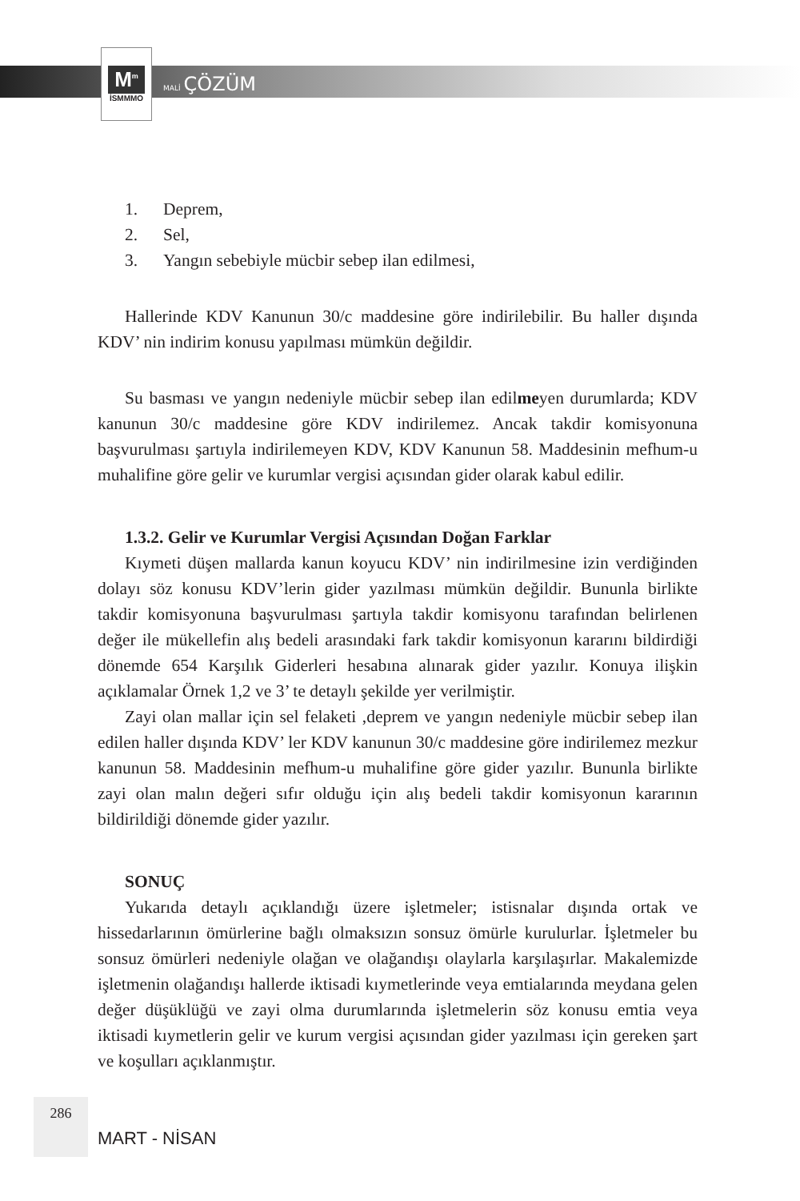M<sup>m</sup>
İSMMMO
MALİ ÇÖZÜM
1. Deprem,
2. Sel,
3. Yangın sebebiyle mücbir sebep ilan edilmesi,
Hallerinde KDV Kanunun 30/c maddesine göre indirilebilir. Bu haller dışında KDV’ nin indirim konusu yapılması mümkün değildir.
Su basması ve yangın nedeniyle mücbir sebep ilan edilmeyen durumlarda; KDV kanunun 30/c maddesine göre KDV indirilemez. Ancak takdir komisyonuna başvurulması şartıyla indirilemeyen KDV, KDV Kanunun 58. Maddesinin mefhum-u muhalifine göre gelir ve kurumlar vergisi açısından gider olarak kabul edilir.
1.3.2. Gelir ve Kurumlar Vergisi Açısından Doğan Farklar
Kıymeti düşen mallarda kanun koyucu KDV’ nin indirilmesine izin verdiğinden dolayı söz konusu KDV’lerin gider yazılması mümkün değildir. Bununla birlikte takdir komisyonuna başvurulması şartıyla takdir komisyonu tarafından belirlenen değer ile mükellefin alış bedeli arasındaki fark takdir komisyonun kararını bildirdiği dönemde 654 Karşılık Giderleri hesabına alınarak gider yazılır. Konuya ilişkin açıklamalar Örnek 1,2 ve 3’ te detaylı şekilde yer verilmiştir.
Zayi olan mallar için sel felaketi ,deprem ve yangın nedeniyle mücbir sebep ilan edilen haller dışında KDV’ ler KDV kanunun 30/c maddesine göre indirilemez mezkur kanunun 58. Maddesinin mefhum-u muhalifine göre gider yazılır. Bununla birlikte zayi olan malın değeri sıfır olduğu için alış bedeli takdir komisyonun kararının bildirildiği dönemde gider yazılır.
SONUÇ
Yukarıda detaylı açıklandığı üzere işletmeler; istisnalar dışında ortak ve hissedarlarının ömürlerine bağlı olmaksızın sonsuz ömürle kurulurlar. İşletmeler bu sonsuz ömürleri nedeniyle olağan ve olağandışı olaylarla karşılaşırlar. Makalemizde işletmenin olağandışı hallerde iktisadi kıymetlerinde veya emtialarında meydana gelen değer düşüklüğü ve zayi olma durumlarında işletmelerin söz konusu emtia veya iktisadi kıymetlerin gelir ve kurum vergisi açısından gider yazılması için gereken şart ve koşulları açıklanmıştır.
286
MART - NİSAN